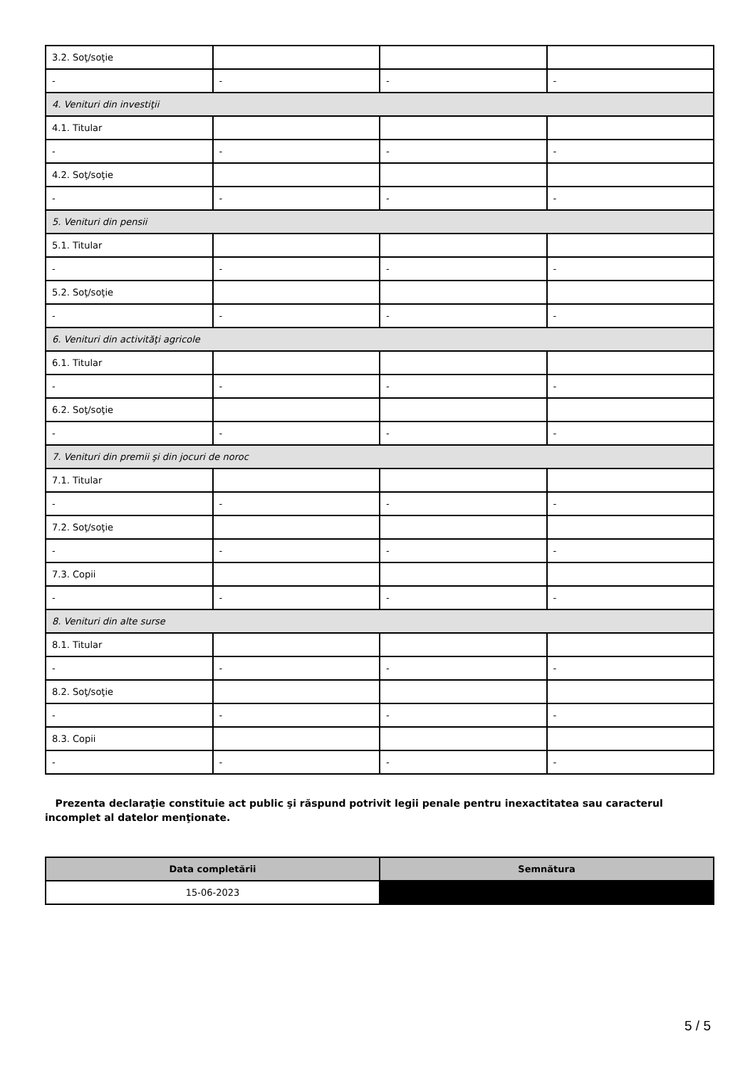| 3.2. Soţ/soţie | | | |
| - | - | - | - |
| 4. Venituri din investiţii | | | |
| 4.1. Titular | | | |
| - | - | - | - |
| 4.2. Soţ/soţie | | | |
| - | - | - | - |
| 5. Venituri din pensii | | | |
| 5.1. Titular | | | |
| - | - | - | - |
| 5.2. Soţ/soţie | | | |
| - | - | - | - |
| 6. Venituri din activităţi agricole | | | |
| 6.1. Titular | | | |
| - | - | - | - |
| 6.2. Soţ/soţie | | | |
| - | - | - | - |
| 7. Venituri din premii şi din jocuri de noroc | | | |
| 7.1. Titular | | | |
| - | - | - | - |
| 7.2. Soţ/soţie | | | |
| - | - | - | - |
| 7.3. Copii | | | |
| - | - | - | - |
| 8. Venituri din alte surse | | | |
| 8.1. Titular | | | |
| - | - | - | - |
| 8.2. Soţ/soţie | | | |
| - | - | - | - |
| 8.3. Copii | | | |
| - | - | - | - |
Prezenta declaraţie constituie act public şi răspund potrivit legii penale pentru inexactitatea sau caracterul incomplet al datelor menţionate.
| Data completării | Semnătura |
| --- | --- |
| 15-06-2023 | |
5 / 5